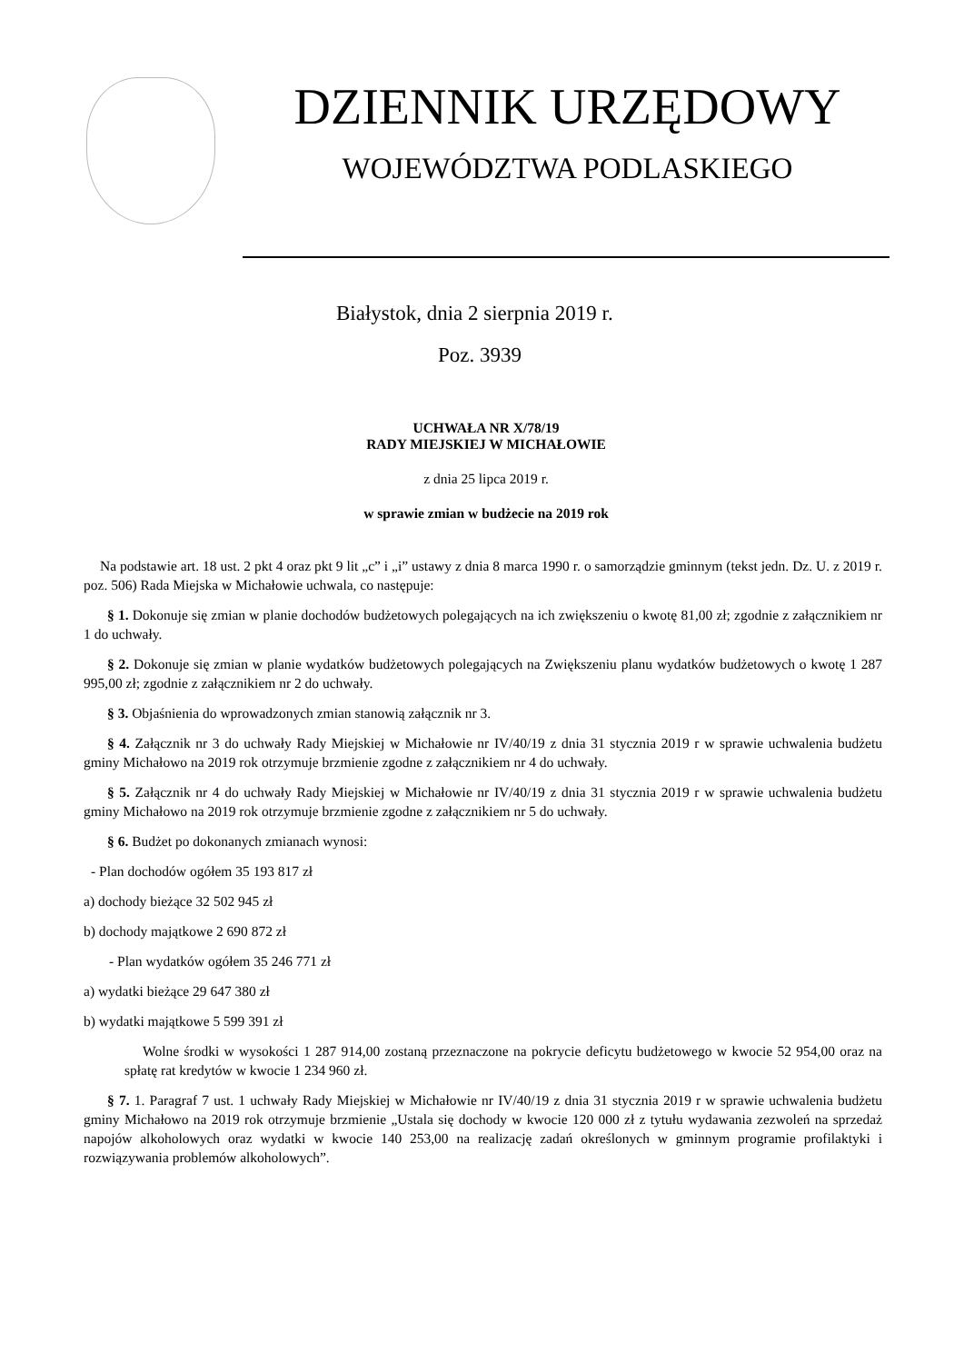DZIENNIK URZĘDOWY
WOJEWÓDZTWA PODLASKIEGO
Białystok, dnia 2 sierpnia 2019 r.
Poz. 3939
UCHWAŁA NR X/78/19
RADY MIEJSKIEJ W MICHAŁOWIE
z dnia 25 lipca 2019 r.
w sprawie zmian w budżecie na 2019 rok
Na podstawie art. 18 ust. 2 pkt 4 oraz pkt 9 lit „c” i „i” ustawy z dnia 8 marca 1990 r. o samorządzie gminnym (tekst jedn. Dz. U. z 2019 r. poz. 506) Rada Miejska w Michałowie uchwala, co następuje:
§ 1. Dokonuje się zmian w planie dochodów budżetowych polegających na ich zwiększeniu o kwotę 81,00 zł; zgodnie z załącznikiem nr 1 do uchwały.
§ 2. Dokonuje się zmian w planie wydatków budżetowych polegających na Zwiększeniu planu wydatków budżetowych o kwotę 1 287 995,00 zł; zgodnie z załącznikiem nr 2 do uchwały.
§ 3. Objaśnienia do wprowadzonych zmian stanowią załącznik nr 3.
§ 4. Załącznik nr 3 do uchwały Rady Miejskiej w Michałowie nr IV/40/19 z dnia 31 stycznia 2019 r w sprawie uchwalenia budżetu gminy Michałowo na 2019 rok otrzymuje brzmienie zgodne z załącznikiem nr 4 do uchwały.
§ 5. Załącznik nr 4 do uchwały Rady Miejskiej w Michałowie nr IV/40/19 z dnia 31 stycznia 2019 r w sprawie uchwalenia budżetu gminy Michałowo na 2019 rok otrzymuje brzmienie zgodne z załącznikiem nr 5 do uchwały.
§ 6. Budżet po dokonanych zmianach wynosi:
- Plan dochodów ogółem 35 193 817 zł
a) dochody bieżące 32 502 945 zł
b) dochody majątkowe 2 690 872 zł
- Plan wydatków ogółem 35 246 771 zł
a) wydatki bieżące 29 647 380 zł
b) wydatki majątkowe 5 599 391 zł
Wolne środki w wysokości 1 287 914,00 zostaną przeznaczone na pokrycie deficytu budżetowego w kwocie 52 954,00 oraz na spłatę rat kredytów w kwocie 1 234 960 zł.
§ 7. 1. Paragraf 7 ust. 1 uchwały Rady Miejskiej w Michałowie nr IV/40/19 z dnia 31 stycznia 2019 r w sprawie uchwalenia budżetu gminy Michałowo na 2019 rok otrzymuje brzmienie „Ustala się dochody w kwocie 120 000 zł z tytułu wydawania zezwoleń na sprzedaż napojów alkoholowych oraz wydatki w kwocie 140 253,00 na realizację zadań określonych w gminnym programie profilaktyki i rozwiązywania problemów alkoholowych”.